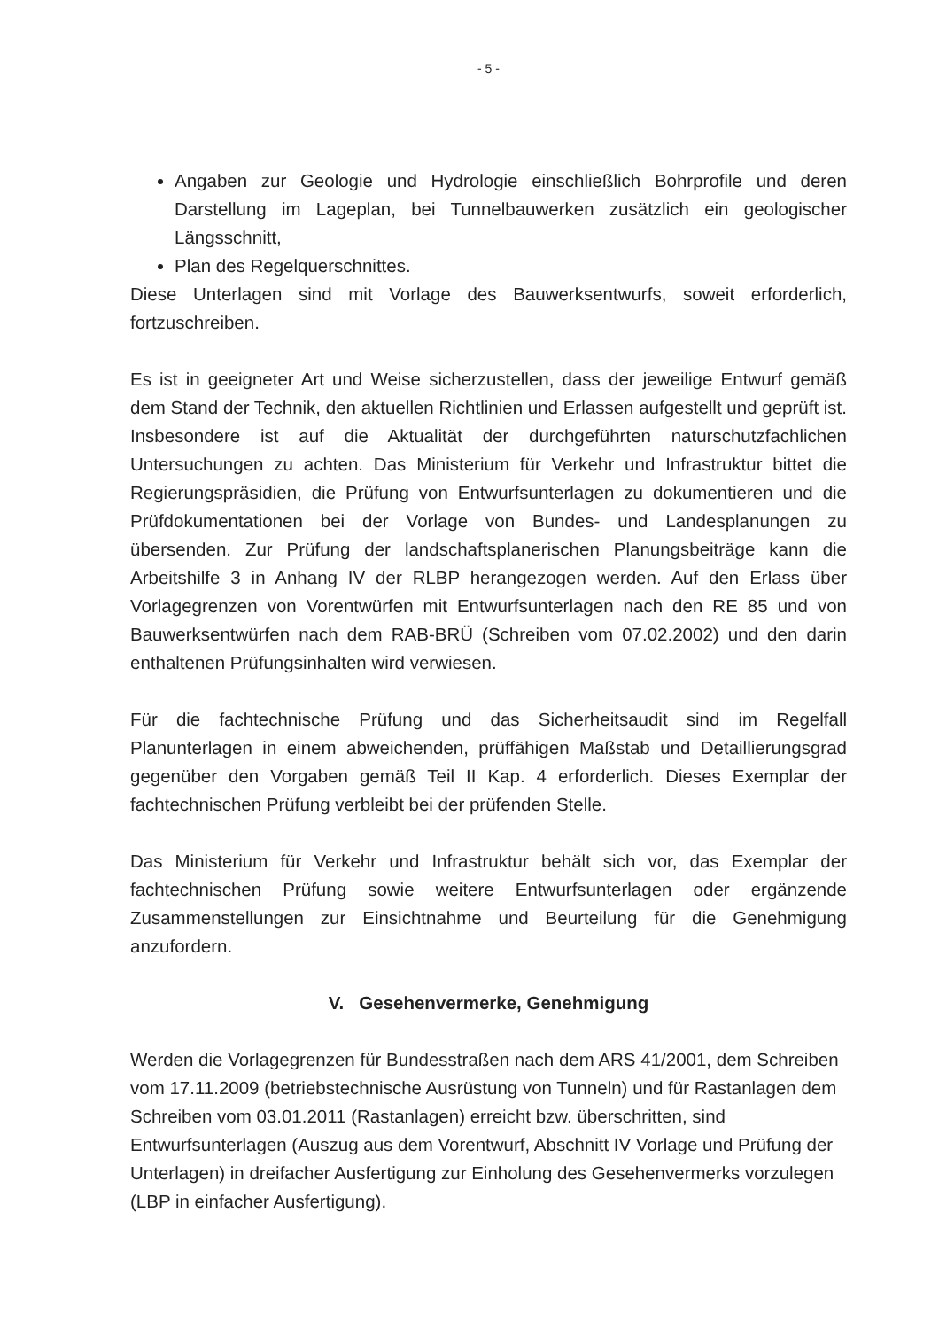- 5 -
Angaben zur Geologie und Hydrologie einschließlich Bohrprofile und deren Darstellung im Lageplan, bei Tunnelbauwerken zusätzlich ein geologischer Längsschnitt,
Plan des Regelquerschnittes.
Diese Unterlagen sind mit Vorlage des Bauwerksentwurfs, soweit erforderlich, fortzuschreiben.
Es ist in geeigneter Art und Weise sicherzustellen, dass der jeweilige Entwurf gemäß dem Stand der Technik, den aktuellen Richtlinien und Erlassen aufgestellt und geprüft ist. Insbesondere ist auf die Aktualität der durchgeführten naturschutzfachlichen Untersuchungen zu achten. Das Ministerium für Verkehr und Infrastruktur bittet die Regierungspräsidien, die Prüfung von Entwurfsunterlagen zu dokumentieren und die Prüfdokumentationen bei der Vorlage von Bundes- und Landesplanungen zu übersenden. Zur Prüfung der landschaftsplanerischen Planungsbeiträge kann die Arbeitshilfe 3 in Anhang IV der RLBP herangezogen werden. Auf den Erlass über Vorlagegrenzen von Vorentwürfen mit Entwurfsunterlagen nach den RE 85 und von Bauwerksentwürfen nach dem RAB-BRÜ (Schreiben vom 07.02.2002) und den darin enthaltenen Prüfungsinhalten wird verwiesen.
Für die fachtechnische Prüfung und das Sicherheitsaudit sind im Regelfall Planunterlagen in einem abweichenden, prüffähigen Maßstab und Detaillierungsgrad gegenüber den Vorgaben gemäß Teil II Kap. 4 erforderlich. Dieses Exemplar der fachtechnischen Prüfung verbleibt bei der prüfenden Stelle.
Das Ministerium für Verkehr und Infrastruktur behält sich vor, das Exemplar der fachtechnischen Prüfung sowie weitere Entwurfsunterlagen oder ergänzende Zusammenstellungen zur Einsichtnahme und Beurteilung für die Genehmigung anzufordern.
V. Gesehenvermerke, Genehmigung
Werden die Vorlagegrenzen für Bundesstraßen nach dem ARS 41/2001, dem Schreiben vom 17.11.2009 (betriebstechnische Ausrüstung von Tunneln) und für Rastanlagen dem Schreiben vom 03.01.2011 (Rastanlagen) erreicht bzw. überschritten, sind Entwurfsunterlagen (Auszug aus dem Vorentwurf, Abschnitt IV Vorlage und Prüfung der Unterlagen) in dreifacher Ausfertigung zur Einholung des Gesehenvermerks vorzulegen (LBP in einfacher Ausfertigung).